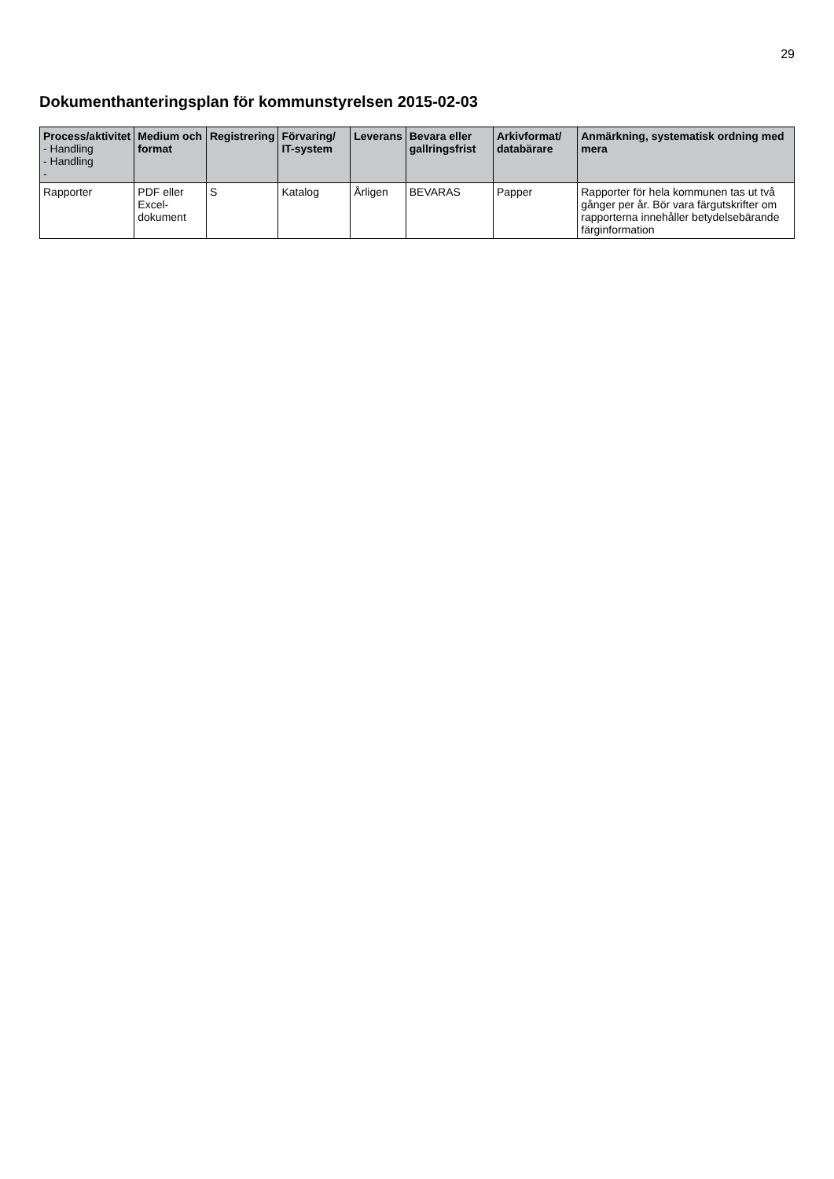29
Dokumenthanteringsplan för kommunstyrelsen 2015-02-03
| Process/aktivitet - Handling - Handling - | Medium och format | Registrering | Förvaring/ IT-system | Leverans | Bevara eller gallringsfrist | Arkivformat/ databärare | Anmärkning, systematisk ordning med mera |
| --- | --- | --- | --- | --- | --- | --- | --- |
| Rapporter | PDF eller Excel-dokument | S | Katalog | Årligen | BEVARAS | Papper | Rapporter för hela kommunen tas ut två gånger per år. Bör vara färgutskrifter om rapporterna innehåller betydelsebärande färginformation |